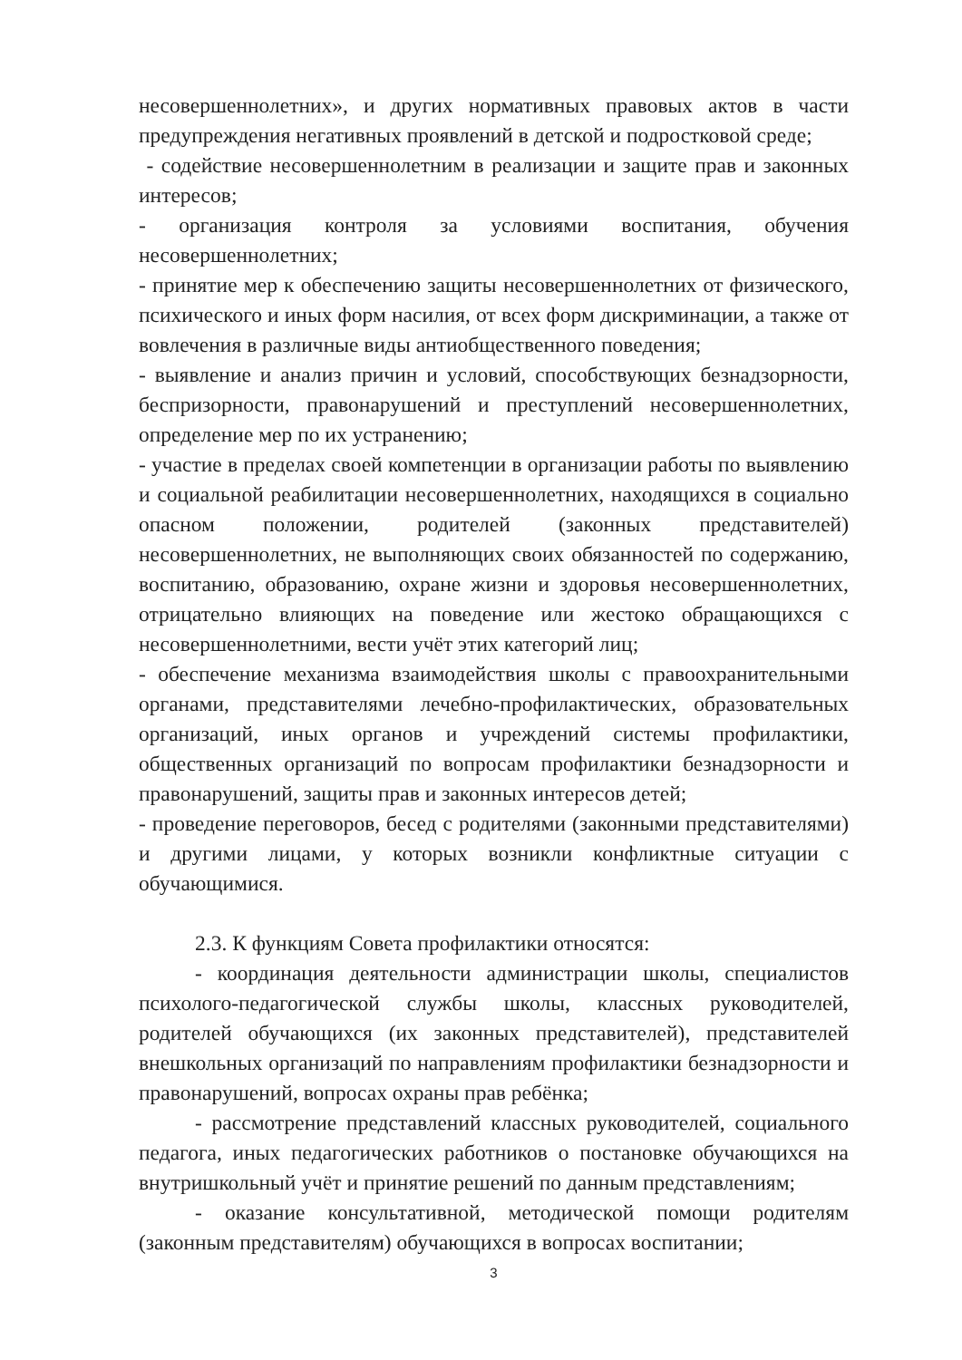несовершеннолетних», и других нормативных правовых актов в части предупреждения негативных проявлений в детской и подростковой среде;
- содействие несовершеннолетним в реализации и защите прав и законных интересов;
- организация контроля за условиями воспитания, обучения несовершеннолетних;
- принятие мер к обеспечению защиты несовершеннолетних от физического, психического и иных форм насилия, от всех форм дискриминации, а также от вовлечения в различные виды антиобщественного поведения;
- выявление и анализ причин и условий, способствующих безнадзорности, беспризорности, правонарушений и преступлений несовершеннолетних, определение мер по их устранению;
- участие в пределах своей компетенции в организации работы по выявлению и социальной реабилитации несовершеннолетних, находящихся в социально опасном положении, родителей (законных представителей) несовершеннолетних, не выполняющих своих обязанностей по содержанию, воспитанию, образованию, охране жизни и здоровья несовершеннолетних, отрицательно влияющих на поведение или жестоко обращающихся с несовершеннолетними, вести учёт этих категорий лиц;
- обеспечение механизма взаимодействия школы с правоохранительными органами, представителями лечебно-профилактических, образовательных организаций, иных органов и учреждений системы профилактики, общественных организаций по вопросам профилактики безнадзорности и правонарушений, защиты прав и законных интересов детей;
- проведение переговоров, бесед с родителями (законными представителями) и другими лицами, у которых возникли конфликтные ситуации с обучающимися.
2.3. К функциям Совета профилактики относятся:
- координация деятельности администрации школы, специалистов психолого-педагогической службы школы, классных руководителей, родителей обучающихся (их законных представителей), представителей внешкольных организаций по направлениям профилактики безнадзорности и правонарушений, вопросах охраны прав ребёнка;
- рассмотрение представлений классных руководителей, социального педагога, иных педагогических работников о постановке обучающихся на внутришкольный учёт и принятие решений по данным представлениям;
- оказание консультативной, методической помощи родителям (законным представителям) обучающихся в вопросах воспитании;
3